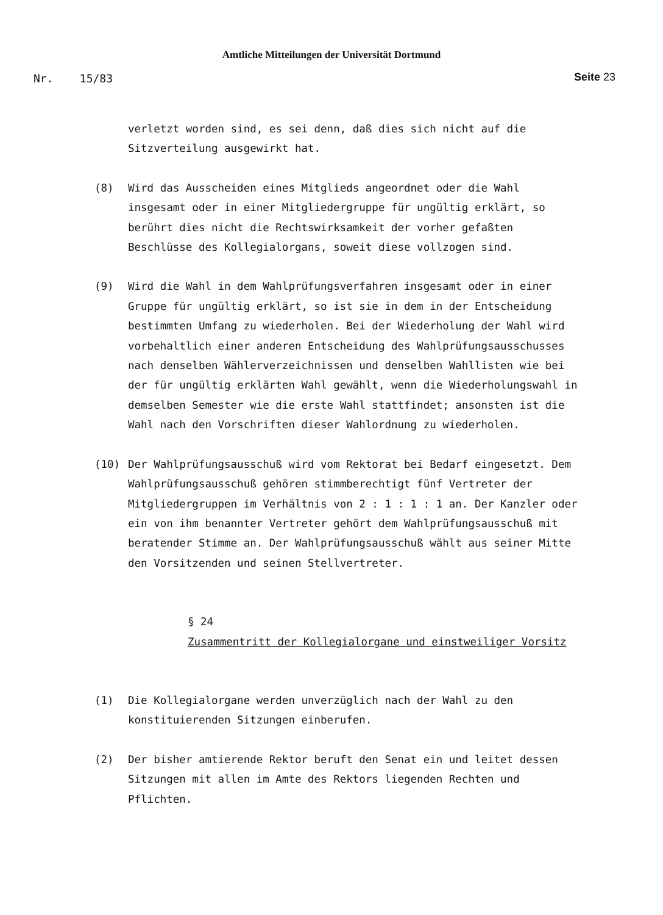Amtliche Mitteilungen der Universität Dortmund
Nr. 15/83 Seite 23
verletzt worden sind, es sei denn, daß dies sich nicht auf die
Sitzverteilung ausgewirkt hat.
(8) Wird das Ausscheiden eines Mitglieds angeordnet oder die Wahl insgesamt oder in einer Mitgliedergruppe für ungültig erklärt, so berührt dies nicht die Rechtswirksamkeit der vorher gefaßten Beschlüsse des Kollegialorgans, soweit diese vollzogen sind.
(9) Wird die Wahl in dem Wahlprüfungsverfahren insgesamt oder in einer Gruppe für ungültig erklärt, so ist sie in dem in der Entscheidung bestimmten Umfang zu wiederholen. Bei der Wiederholung der Wahl wird vorbehaltlich einer anderen Entscheidung des Wahlprüfungsausschusses nach denselben Wählerverzeichnissen und denselben Wahllisten wie bei der für ungültig erklärten Wahl gewählt, wenn die Wiederholungswahl in demselben Semester wie die erste Wahl stattfindet; ansonsten ist die Wahl nach den Vorschriften dieser Wahlordnung zu wiederholen.
(10) Der Wahlprüfungsausschuß wird vom Rektorat bei Bedarf eingesetzt. Dem Wahlprüfungsausschuß gehören stimmberechtigt fünf Vertreter der Mitgliedergruppen im Verhältnis von 2 : 1 : 1 : 1 an. Der Kanzler oder ein von ihm benannter Vertreter gehört dem Wahlprüfungsausschuß mit beratender Stimme an. Der Wahlprüfungsausschuß wählt aus seiner Mitte den Vorsitzenden und seinen Stellvertreter.
§ 24
Zusammentritt der Kollegialorgane und einstweiliger Vorsitz
(1) Die Kollegialorgane werden unverzüglich nach der Wahl zu den konstituierenden Sitzungen einberufen.
(2) Der bisher amtierende Rektor beruft den Senat ein und leitet dessen Sitzungen mit allen im Amte des Rektors liegenden Rechten und Pflichten.